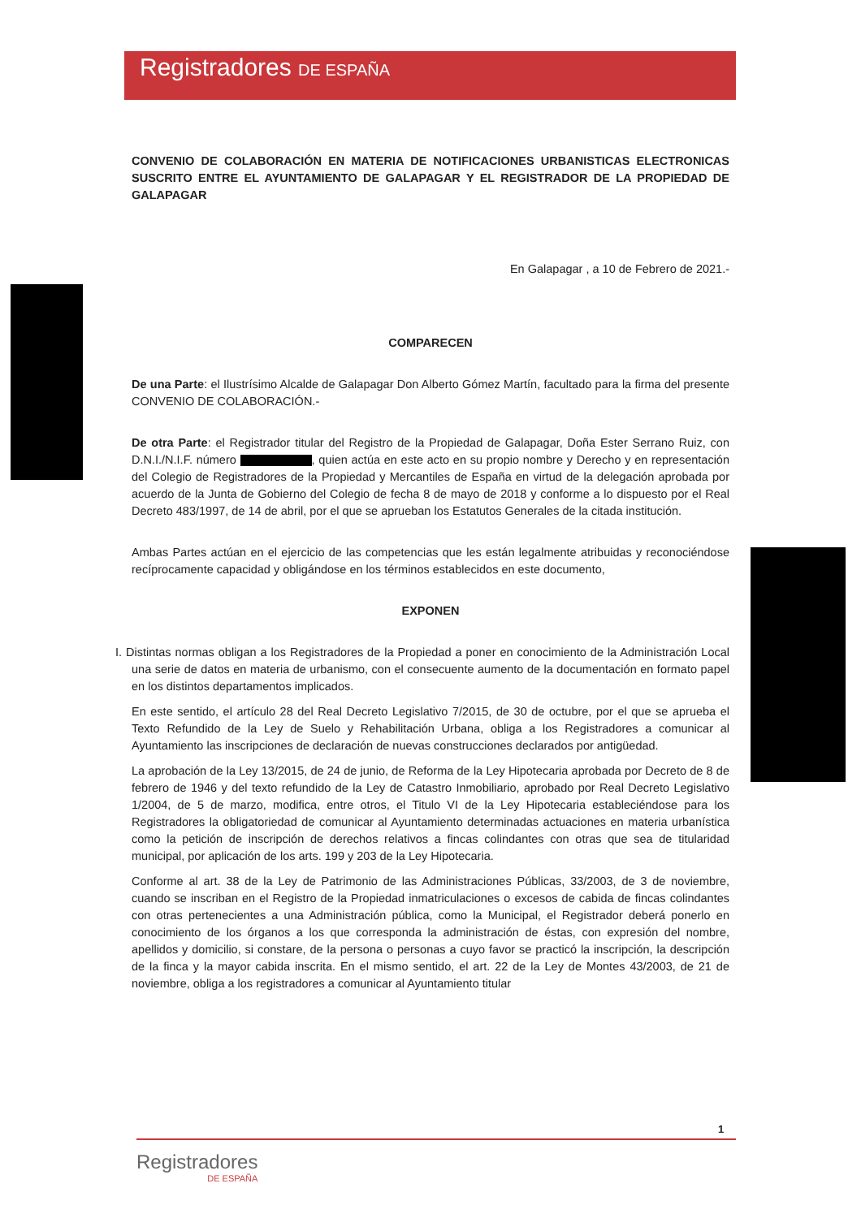Registradores DE ESPAÑA
CONVENIO DE COLABORACIÓN EN MATERIA DE NOTIFICACIONES URBANISTICAS ELECTRONICAS SUSCRITO ENTRE EL AYUNTAMIENTO DE GALAPAGAR Y EL REGISTRADOR DE LA PROPIEDAD DE GALAPAGAR
En Galapagar , a 10 de Febrero de 2021.-
COMPARECEN
De una Parte: el Ilustrísimo Alcalde de Galapagar Don Alberto Gómez Martín, facultado para la firma del presente CONVENIO DE COLABORACIÓN.-
De otra Parte: el Registrador titular del Registro de la Propiedad de Galapagar, Doña Ester Serrano Ruiz, con D.N.I./N.I.F. número , quien actúa en este acto en su propio nombre y Derecho y en representación del Colegio de Registradores de la Propiedad y Mercantiles de España en virtud de la delegación aprobada por acuerdo de la Junta de Gobierno del Colegio de fecha 8 de mayo de 2018 y conforme a lo dispuesto por el Real Decreto 483/1997, de 14 de abril, por el que se aprueban los Estatutos Generales de la citada institución.
Ambas Partes actúan en el ejercicio de las competencias que les están legalmente atribuidas y reconociéndose recíprocamente capacidad y obligándose en los términos establecidos en este documento,
EXPONEN
I. Distintas normas obligan a los Registradores de la Propiedad a poner en conocimiento de la Administración Local una serie de datos en materia de urbanismo, con el consecuente aumento de la documentación en formato papel en los distintos departamentos implicados.
En este sentido, el artículo 28 del Real Decreto Legislativo 7/2015, de 30 de octubre, por el que se aprueba el Texto Refundido de la Ley de Suelo y Rehabilitación Urbana, obliga a los Registradores a comunicar al Ayuntamiento las inscripciones de declaración de nuevas construcciones declarados por antigüedad.
La aprobación de la Ley 13/2015, de 24 de junio, de Reforma de la Ley Hipotecaria aprobada por Decreto de 8 de febrero de 1946 y del texto refundido de la Ley de Catastro Inmobiliario, aprobado por Real Decreto Legislativo 1/2004, de 5 de marzo, modifica, entre otros, el Titulo VI de la Ley Hipotecaria estableciéndose para los Registradores la obligatoriedad de comunicar al Ayuntamiento determinadas actuaciones en materia urbanística como la petición de inscripción de derechos relativos a fincas colindantes con otras que sea de titularidad municipal, por aplicación de los arts. 199 y 203 de la Ley Hipotecaria.
Conforme al art. 38 de la Ley de Patrimonio de las Administraciones Públicas, 33/2003, de 3 de noviembre, cuando se inscriban en el Registro de la Propiedad inmatriculaciones o excesos de cabida de fincas colindantes con otras pertenecientes a una Administración pública, como la Municipal, el Registrador deberá ponerlo en conocimiento de los órganos a los que corresponda la administración de éstas, con expresión del nombre, apellidos y domicilio, si constare, de la persona o personas a cuyo favor se practicó la inscripción, la descripción de la finca y la mayor cabida inscrita. En el mismo sentido, el art. 22 de la Ley de Montes 43/2003, de 21 de noviembre, obliga a los registradores a comunicar al Ayuntamiento titular
1
Registradores
DE ESPAÑA